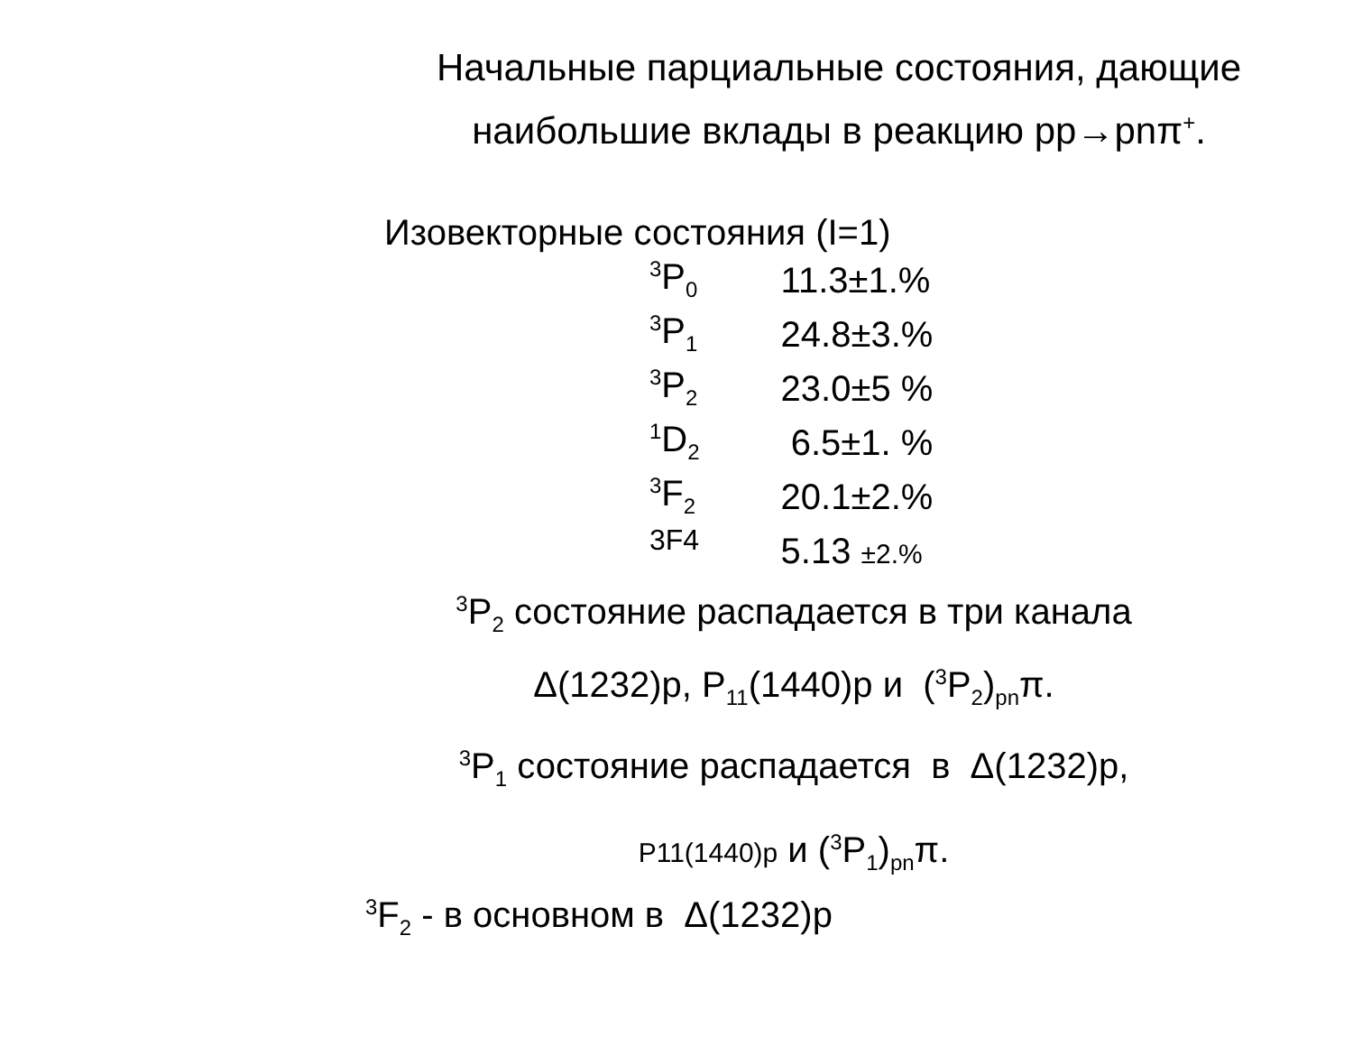Начальные парциальные состояния, дающие наибольшие вклады в реакцию pp→pnπ<sup>+</sup>.
Изовекторные состояния (I=1)
| <sup>3</sup> P<sub>0</sub> | 11.3±1.% |
| <sup>3</sup> P<sub>1</sub> | 24.8±3.% |
| <sup>3</sup> P<sub>2</sub> | 23.0±5 % |
| <sup>1</sup> D<sub>2</sub> | 6.5±1. % |
| <sup>3</sup> F<sub>2</sub> | 20.1±2.% |
| 3F4 | 5.13 ±2.% |
<sup>3</sup> P<sub>2</sub> состояние распадается в три канала
Δ(1232)p, P<sub>11</sub>(1440)p и (<sup>3</sup>P<sub>2</sub>)<sub>pn</sub>π.
<sup>3</sup> P<sub>1</sub> состояние распадается в Δ(1232)p,
P11(1440)p и (<sup>3</sup>P<sub>1</sub>)<sub>pn</sub>π.
<sup>3</sup> F<sub>2</sub> - в основном в Δ(1232)p